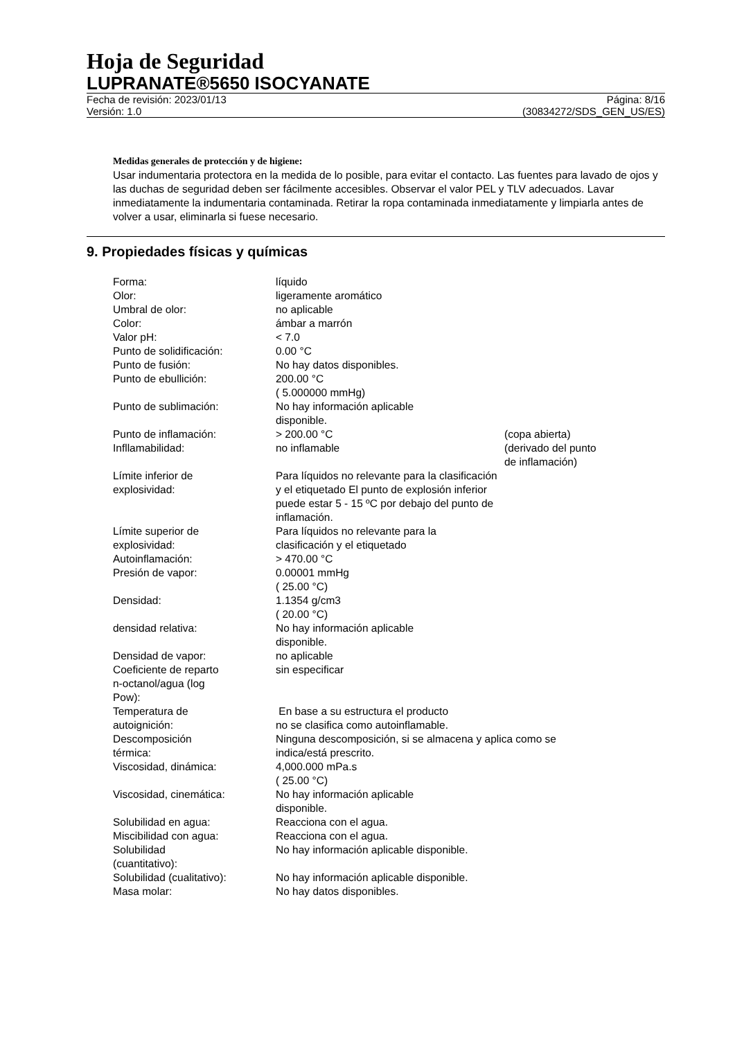Hoja de Seguridad
LUPRANATE®5650 ISOCYANATE
Fecha de revisión: 2023/01/13
Versión: 1.0
Página: 8/16
(30834272/SDS_GEN_US/ES)
Medidas generales de protección y de higiene:
Usar indumentaria protectora en la medida de lo posible, para evitar el contacto. Las fuentes para lavado de ojos y las duchas de seguridad deben ser fácilmente accesibles. Observar el valor PEL y TLV adecuados. Lavar inmediatamente la indumentaria contaminada. Retirar la ropa contaminada inmediatamente y limpiarla antes de volver a usar, eliminarla si fuese necesario.
9. Propiedades físicas y químicas
| Forma: | líquido | |
| Olor: | ligeramente aromático | |
| Umbral de olor: | no aplicable | |
| Color: | ámbar a marrón | |
| Valor pH: | < 7.0 | |
| Punto de solidificación: | 0.00 °C | |
| Punto de fusión: | No hay datos disponibles. | |
| Punto de ebullición: | 200.00 °C ( 5.000000 mmHg) | |
| Punto de sublimación: | No hay información aplicable disponible. | |
| Punto de inflamación: | > 200.00 °C | (copa abierta) |
| Infllamabilidad: | no inflamable | (derivado del punto de inflamación) |
| Límite inferior de explosividad: | Para líquidos no relevante para la clasificación y el etiquetado El punto de explosión inferior puede estar 5 - 15 ºC por debajo del punto de inflamación. | |
| Límite superior de explosividad: | Para líquidos no relevante para la clasificación y el etiquetado | |
| Autoinflamación: | > 470.00 °C | |
| Presión de vapor: | 0.00001 mmHg ( 25.00 °C) | |
| Densidad: | 1.1354 g/cm3 ( 20.00 °C) | |
| densidad relativa: | No hay información aplicable disponible. | |
| Densidad de vapor: | no aplicable | |
| Coeficiente de reparto n-octanol/agua (log Pow): | sin especificar | |
| Temperatura de autoignición: | En base a su estructura el producto no se clasifica como autoinflamable. | |
| Descomposición térmica: | Ninguna descomposición, si se almacena y aplica como se indica/está prescrito. | |
| Viscosidad, dinámica: | 4,000.000 mPa.s ( 25.00 °C) | |
| Viscosidad, cinemática: | No hay información aplicable disponible. | |
| Solubilidad en agua: | Reacciona con el agua. | |
| Miscibilidad con agua: | Reacciona con el agua. | |
| Solubilidad (cuantitativo): | No hay información aplicable disponible. | |
| Solubilidad (cualitativo): | No hay información aplicable disponible. | |
| Masa molar: | No hay datos disponibles. | |